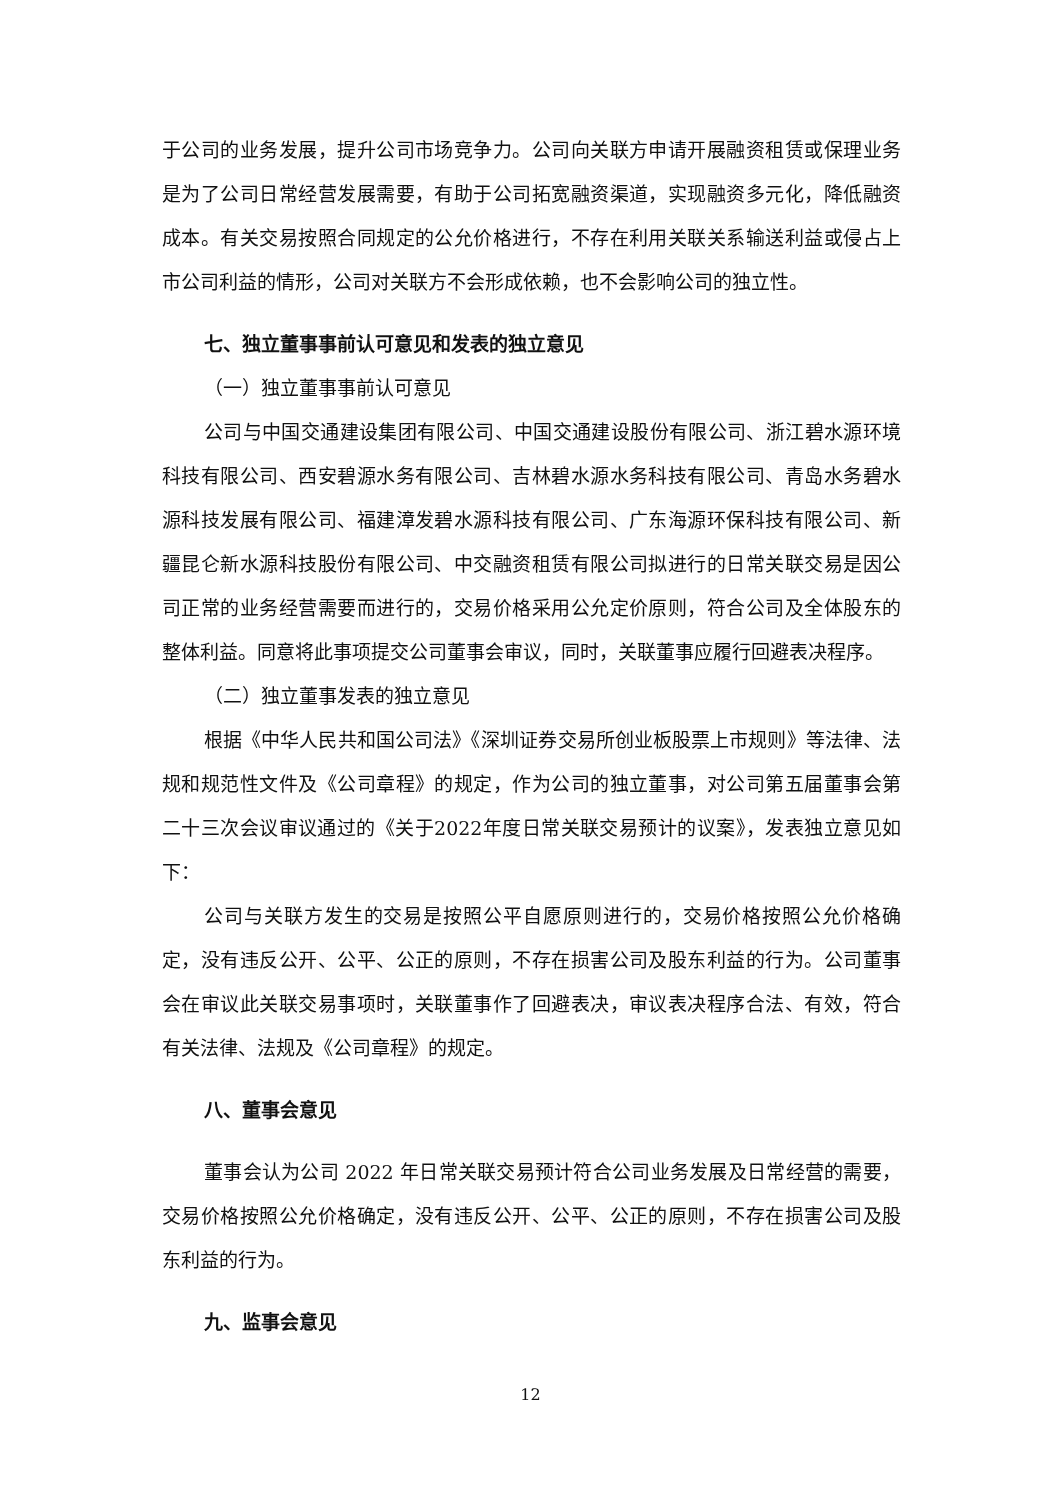于公司的业务发展，提升公司市场竞争力。公司向关联方申请开展融资租赁或保理业务是为了公司日常经营发展需要，有助于公司拓宽融资渠道，实现融资多元化，降低融资成本。有关交易按照合同规定的公允价格进行，不存在利用关联关系输送利益或侵占上市公司利益的情形，公司对关联方不会形成依赖，也不会影响公司的独立性。
七、独立董事事前认可意见和发表的独立意见
（一）独立董事事前认可意见
公司与中国交通建设集团有限公司、中国交通建设股份有限公司、浙江碧水源环境科技有限公司、西安碧源水务有限公司、吉林碧水源水务科技有限公司、青岛水务碧水源科技发展有限公司、福建漳发碧水源科技有限公司、广东海源环保科技有限公司、新疆昆仑新水源科技股份有限公司、中交融资租赁有限公司拟进行的日常关联交易是因公司正常的业务经营需要而进行的，交易价格采用公允定价原则，符合公司及全体股东的整体利益。同意将此事项提交公司董事会审议，同时，关联董事应履行回避表决程序。
（二）独立董事发表的独立意见
根据《中华人民共和国公司法》《深圳证券交易所创业板股票上市规则》等法律、法规和规范性文件及《公司章程》的规定，作为公司的独立董事，对公司第五届董事会第二十三次会议审议通过的《关于2022年度日常关联交易预计的议案》，发表独立意见如下：
公司与关联方发生的交易是按照公平自愿原则进行的，交易价格按照公允价格确定，没有违反公开、公平、公正的原则，不存在损害公司及股东利益的行为。公司董事会在审议此关联交易事项时，关联董事作了回避表决，审议表决程序合法、有效，符合有关法律、法规及《公司章程》的规定。
八、董事会意见
董事会认为公司 2022 年日常关联交易预计符合公司业务发展及日常经营的需要，交易价格按照公允价格确定，没有违反公开、公平、公正的原则，不存在损害公司及股东利益的行为。
九、监事会意见
12